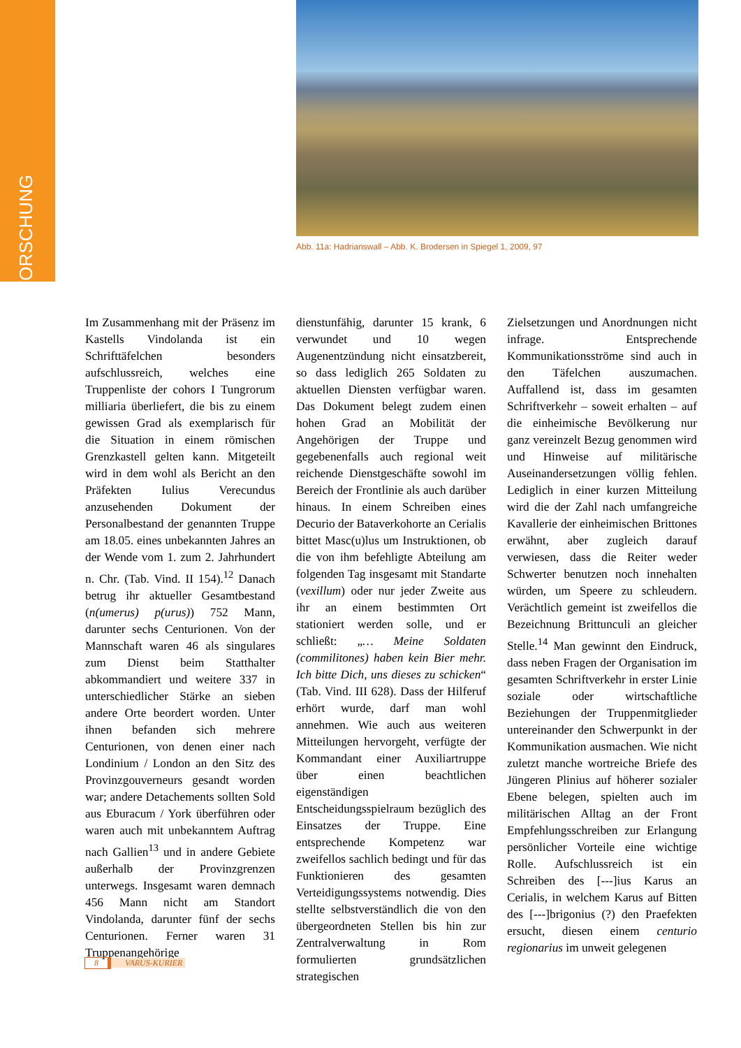FORSCHUNG
Abb. 11a: Hadrianswall – Abb. K. Brodersen in Spiegel 1, 2009, 97
Im Zusammenhang mit der Präsenz im Kastells Vindolanda ist ein Schrifttäfelchen besonders aufschlussreich, welches eine Truppenliste der cohors I Tungrorum milliaria überliefert, die bis zu einem gewissen Grad als exemplarisch für die Situation in einem römischen Grenzkastell gelten kann. Mitgeteilt wird in dem wohl als Bericht an den Präfekten Iulius Verecundus anzusehenden Dokument der Personalbestand der genannten Truppe am 18.05. eines unbekannten Jahres an der Wende vom 1. zum 2. Jahrhundert n. Chr. (Tab. Vind. II 154).<sup>12</sup> Danach betrug ihr aktueller Gesamtbestand (n(umerus) p(urus)) 752 Mann, darunter sechs Centurionen. Von der Mannschaft waren 46 als singulares zum Dienst beim Statthalter abkommandiert und weitere 337 in unterschiedlicher Stärke an sieben andere Orte beordert worden. Unter ihnen befanden sich mehrere Centurionen, von denen einer nach Londinium / London an den Sitz des Provinzgouverneurs gesandt worden war; andere Detachements sollten Sold aus Eburacum / York überführen oder waren auch mit unbekanntem Auftrag nach Gallien<sup>13</sup> und in andere Gebiete außerhalb der Provinzgrenzen unterwegs. Insgesamt waren demnach 456 Mann nicht am Standort Vindolanda, darunter fünf der sechs Centurionen. Ferner waren 31 Truppenangehörige
dienstunfähig, darunter 15 krank, 6 verwundet und 10 wegen Augenentzündung nicht einsatzbereit, so dass lediglich 265 Soldaten zu aktuellen Diensten verfügbar waren. Das Dokument belegt zudem einen hohen Grad an Mobilität der Angehörigen der Truppe und gegebenenfalls auch regional weit reichende Dienstgeschäfte sowohl im Bereich der Frontlinie als auch darüber hinaus. In einem Schreiben eines Decurio der Bataverkohorte an Cerialis bittet Masc(u)lus um Instruktionen, ob die von ihm befehligte Abteilung am folgenden Tag insgesamt mit Standarte (vexillum) oder nur jeder Zweite aus ihr an einem bestimmten Ort stationiert werden solle, und er schließt: „… Meine Soldaten (commilitones) haben kein Bier mehr. Ich bitte Dich, uns dieses zu schicken“ (Tab. Vind. III 628). Dass der Hilferuf erhört wurde, darf man wohl annehmen. Wie auch aus weiteren Mitteilungen hervorgeht, verfügte der Kommandant einer Auxiliartruppe über einen beachtlichen eigenständigen Entscheidungsspielraum bezüglich des Einsatzes der Truppe. Eine entsprechende Kompetenz war zweifellos sachlich bedingt und für das Funktionieren des gesamten Verteidigungssystems notwendig. Dies stellte selbstverständlich die von den übergeordneten Stellen bis hin zur Zentralverwaltung in Rom formulierten grundsätzlichen strategischen
Zielsetzungen und Anordnungen nicht infrage. Entsprechende Kommunikationsströme sind auch in den Täfelchen auszumachen. Auffallend ist, dass im gesamten Schriftverkehr – soweit erhalten – auf die einheimische Bevölkerung nur ganz vereinzelt Bezug genommen wird und Hinweise auf militärische Auseinandersetzungen völlig fehlen. Lediglich in einer kurzen Mitteilung wird die der Zahl nach umfangreiche Kavallerie der einheimischen Brittones erwähnt, aber zugleich darauf verwiesen, dass die Reiter weder Schwerter benutzen noch innehalten würden, um Speere zu schleudern. Verächtlich gemeint ist zweifellos die Bezeichnung Brittunculi an gleicher Stelle.<sup>14</sup> Man gewinnt den Eindruck, dass neben Fragen der Organisation im gesamten Schriftverkehr in erster Linie soziale oder wirtschaftliche Beziehungen der Truppenmitglieder untereinander den Schwerpunkt in der Kommunikation ausmachen. Wie nicht zuletzt manche wortreiche Briefe des Jüngeren Plinius auf höherer sozialer Ebene belegen, spielten auch im militärischen Alltag an der Front Empfehlungsschreiben zur Erlangung persönlicher Vorteile eine wichtige Rolle. Aufschlussreich ist ein Schreiben des [---]ius Karus an Cerialis, in welchem Karus auf Bitten des [---]brigonius (?) den Praefekten ersucht, diesen einem centurio regionarius im unweit gelegenen
8 VARUS-KURIER